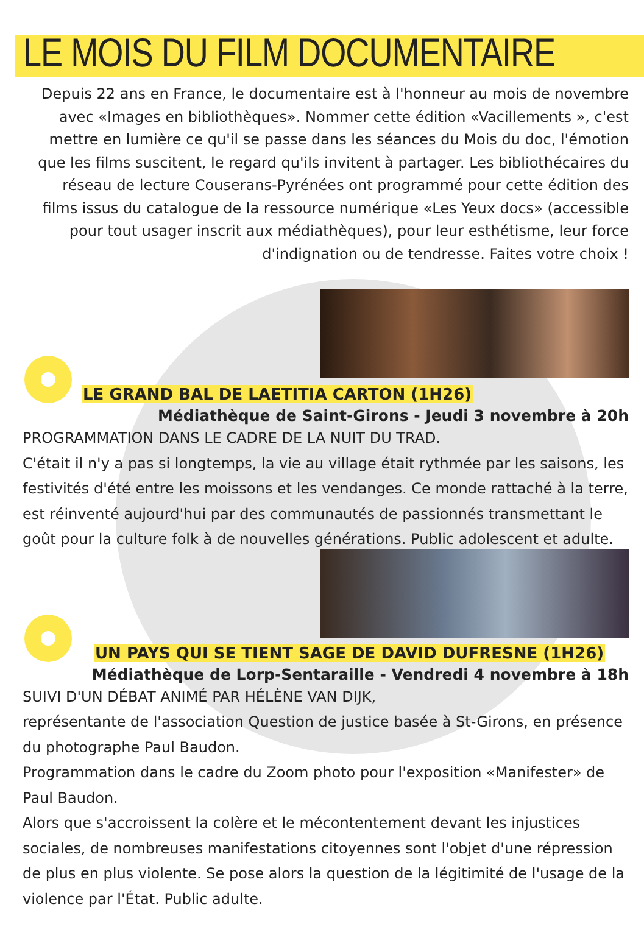LE MOIS DU FILM DOCUMENTAIRE
Depuis 22 ans en France, le documentaire est à l'honneur au mois de novembre avec «Images en bibliothèques». Nommer cette édition «Vacillements », c'est mettre en lumière ce qu'il se passe dans les séances du Mois du doc, l'émotion que les films suscitent, le regard qu'ils invitent à partager. Les bibliothécaires du réseau de lecture Couserans-Pyrénées ont programmé pour cette édition des films issus du catalogue de la ressource numérique «Les Yeux docs» (accessible pour tout usager inscrit aux médiathèques), pour leur esthétisme, leur force d'indignation ou de tendresse. Faites votre choix !
LE GRAND BAL DE LAETITIA CARTON (1H26)
Médiathèque de Saint-Girons - Jeudi 3 novembre à 20h
PROGRAMMATION DANS LE CADRE DE LA NUIT DU TRAD.
C'était il n'y a pas si longtemps, la vie au village était rythmée par les saisons, les festivités d'été entre les moissons et les vendanges. Ce monde rattaché à la terre, est réinventé aujourd'hui par des communautés de passionnés transmettant le goût pour la culture folk à de nouvelles générations. Public adolescent et adulte.
UN PAYS QUI SE TIENT SAGE DE DAVID DUFRESNE (1H26)
Médiathèque de Lorp-Sentaraille - Vendredi 4 novembre à 18h
SUIVI D'UN DÉBAT ANIMÉ PAR HÉLÈNE VAN DIJK,
représentante de l'association Question de justice basée à St-Girons, en présence du photographe Paul Baudon.
Programmation dans le cadre du Zoom photo pour l'exposition «Manifester» de Paul Baudon.
Alors que s'accroissent la colère et le mécontentement devant les injustices sociales, de nombreuses manifestations citoyennes sont l'objet d'une répression de plus en plus violente. Se pose alors la question de la légitimité de l'usage de la violence par l'État. Public adulte.